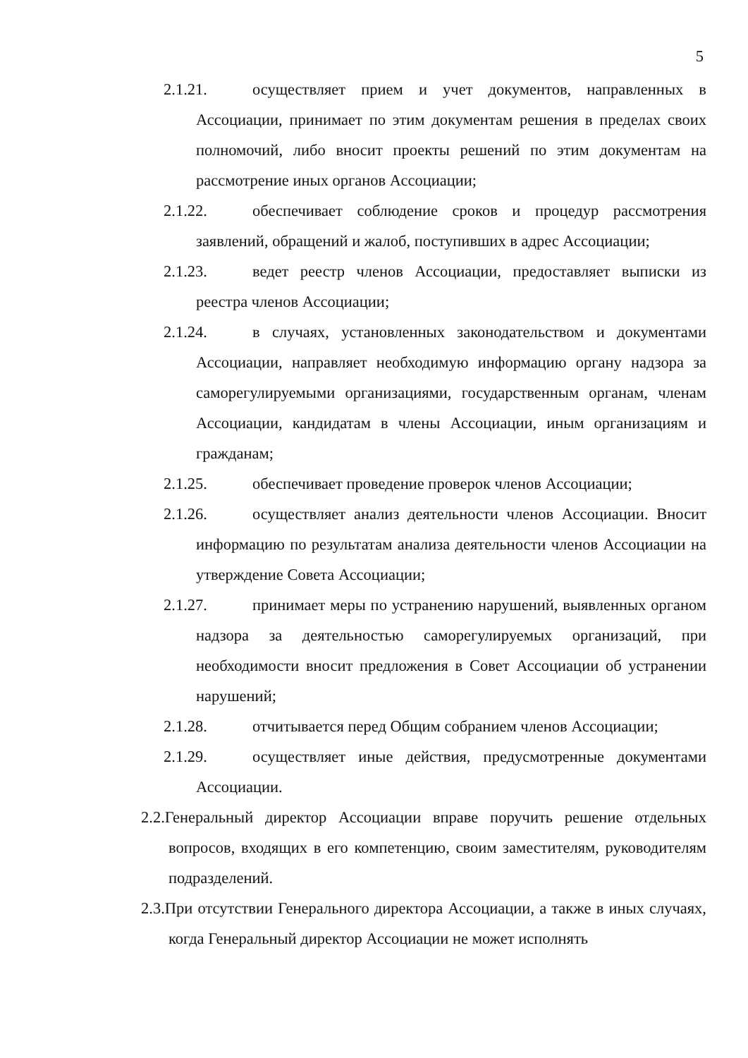5
2.1.21. осуществляет прием и учет документов, направленных в Ассоциации, принимает по этим документам решения в пределах своих полномочий, либо вносит проекты решений по этим документам на рассмотрение иных органов Ассоциации;
2.1.22. обеспечивает соблюдение сроков и процедур рассмотрения заявлений, обращений и жалоб, поступивших в адрес Ассоциации;
2.1.23. ведет реестр членов Ассоциации, предоставляет выписки из реестра членов Ассоциации;
2.1.24. в случаях, установленных законодательством и документами Ассоциации, направляет необходимую информацию органу надзора за саморегулируемыми организациями, государственным органам, членам Ассоциации, кандидатам в члены Ассоциации, иным организациям и гражданам;
2.1.25. обеспечивает проведение проверок членов Ассоциации;
2.1.26. осуществляет анализ деятельности членов Ассоциации. Вносит информацию по результатам анализа деятельности членов Ассоциации на утверждение Совета Ассоциации;
2.1.27. принимает меры по устранению нарушений, выявленных органом надзора за деятельностью саморегулируемых организаций, при необходимости вносит предложения в Совет Ассоциации об устранении нарушений;
2.1.28. отчитывается перед Общим собранием членов Ассоциации;
2.1.29. осуществляет иные действия, предусмотренные документами Ассоциации.
2.2.Генеральный директор Ассоциации вправе поручить решение отдельных вопросов, входящих в его компетенцию, своим заместителям, руководителям подразделений.
2.3.При отсутствии Генерального директора Ассоциации, а также в иных случаях, когда Генеральный директор Ассоциации не может исполнять